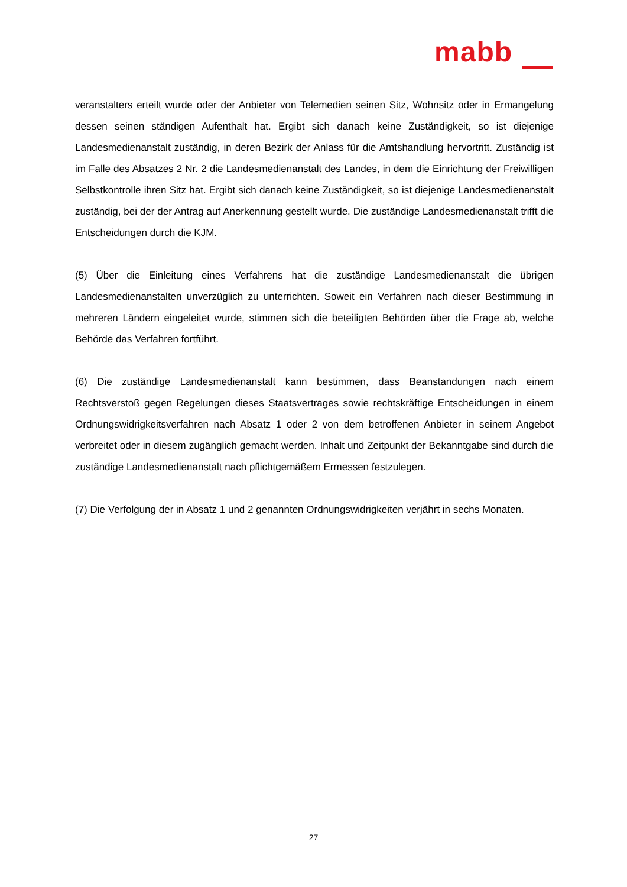mabb
veranstalters erteilt wurde oder der Anbieter von Telemedien seinen Sitz, Wohnsitz oder in Ermangelung dessen seinen ständigen Aufenthalt hat. Ergibt sich danach keine Zuständigkeit, so ist diejenige Landesmedienanstalt zuständig, in deren Bezirk der Anlass für die Amtshandlung hervortritt. Zuständig ist im Falle des Absatzes 2 Nr. 2 die Landesmedienanstalt des Landes, in dem die Einrichtung der Freiwilligen Selbstkontrolle ihren Sitz hat. Ergibt sich danach keine Zuständigkeit, so ist diejenige Landesmedienanstalt zuständig, bei der der Antrag auf Anerkennung gestellt wurde. Die zuständige Landesmedienanstalt trifft die Entscheidungen durch die KJM.
(5) Über die Einleitung eines Verfahrens hat die zuständige Landesmedienanstalt die übrigen Landesmedienanstalten unverzüglich zu unterrichten. Soweit ein Verfahren nach dieser Bestimmung in mehreren Ländern eingeleitet wurde, stimmen sich die beteiligten Behörden über die Frage ab, welche Behörde das Verfahren fortführt.
(6) Die zuständige Landesmedienanstalt kann bestimmen, dass Beanstandungen nach einem Rechtsverstoß gegen Regelungen dieses Staatsvertrages sowie rechtskräftige Entscheidungen in einem Ordnungswidrigkeitsverfahren nach Absatz 1 oder 2 von dem betroffenen Anbieter in seinem Angebot verbreitet oder in diesem zugänglich gemacht werden. Inhalt und Zeitpunkt der Bekanntgabe sind durch die zuständige Landesmedienanstalt nach pflichtgemäßem Ermessen festzulegen.
(7) Die Verfolgung der in Absatz 1 und 2 genannten Ordnungswidrigkeiten verjährt in sechs Monaten.
27